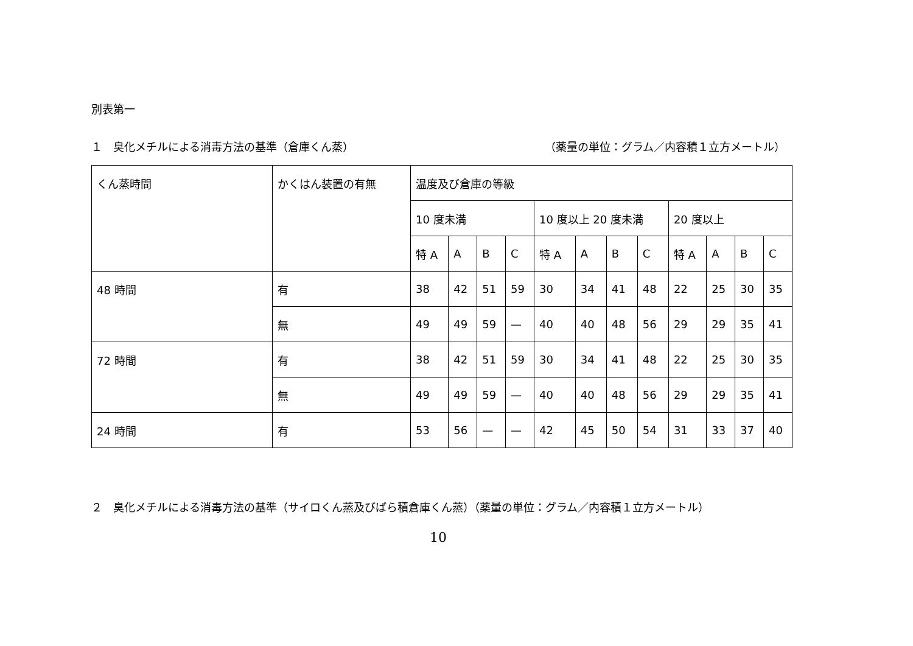別表第一
１　臭化メチルによる消毒方法の基準（倉庫くん蒸）
（薬量の単位：グラム／内容積１立方メートル）
| くん蒸時間 | かくはん装置の有無 | 温度及び倉庫の等級 | | | | | | | | | | | |
| --- | --- | --- | --- | --- | --- | --- | --- | --- | --- | --- | --- | --- | --- |
| | | 10 度未満 | | | | 10 度以上 20 度未満 | | | | 20 度以上 | | | |
| | | 特 A | A | B | C | 特 A | A | B | C | 特 A | A | B | C |
| 48 時間 | 有 | 38 | 42 | 51 | 59 | 30 | 34 | 41 | 48 | 22 | 25 | 30 | 35 |
| | 無 | 49 | 49 | 59 | — | 40 | 40 | 48 | 56 | 29 | 29 | 35 | 41 |
| 72 時間 | 有 | 38 | 42 | 51 | 59 | 30 | 34 | 41 | 48 | 22 | 25 | 30 | 35 |
| | 無 | 49 | 49 | 59 | — | 40 | 40 | 48 | 56 | 29 | 29 | 35 | 41 |
| 24 時間 | 有 | 53 | 56 | — | — | 42 | 45 | 50 | 54 | 31 | 33 | 37 | 40 |
２　臭化メチルによる消毒方法の基準（サイロくん蒸及びばら積倉庫くん蒸）（薬量の単位：グラム／内容積１立方メートル）
10